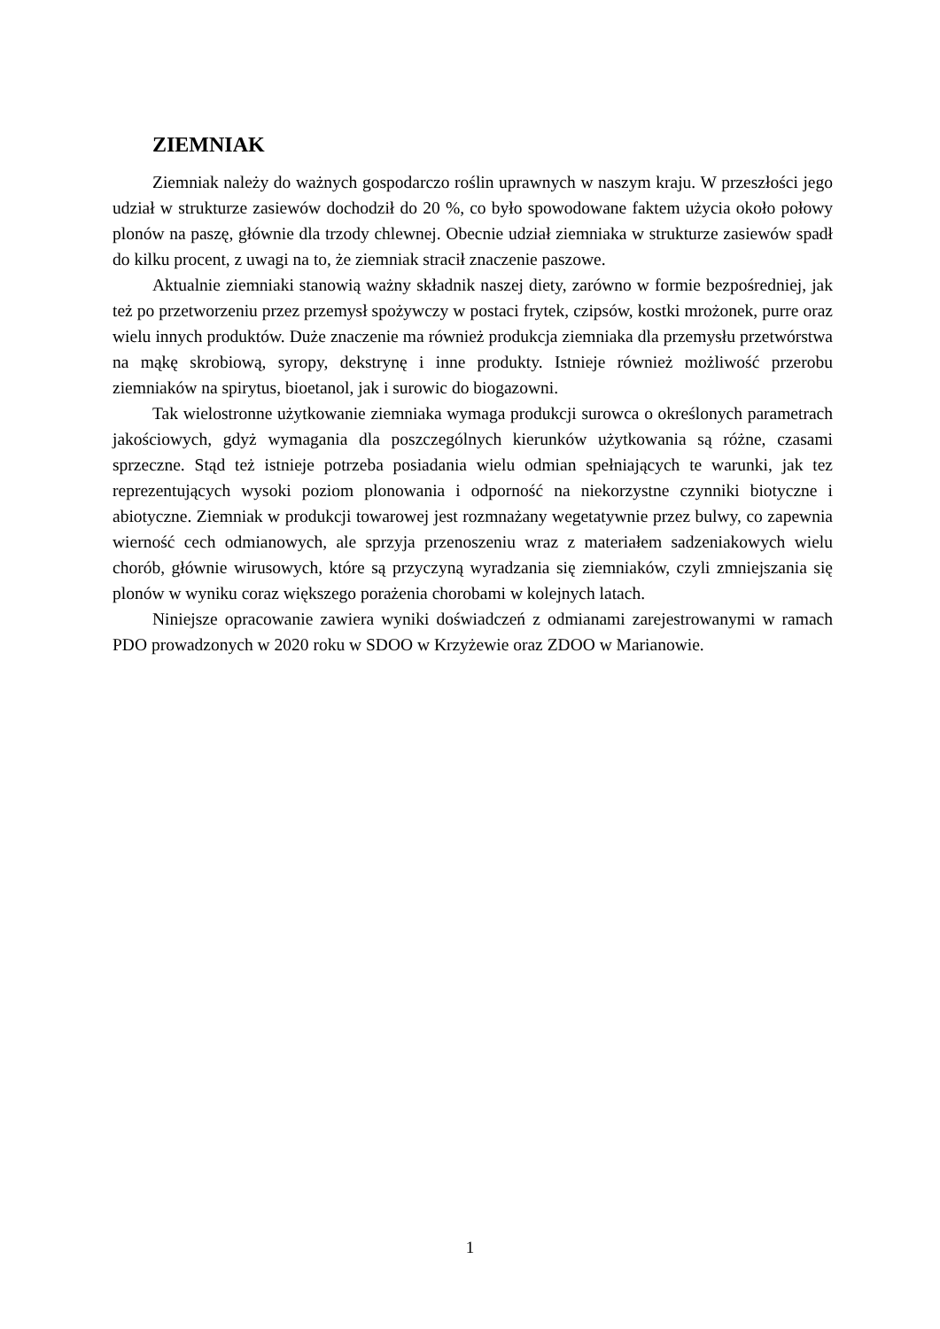ZIEMNIAK
Ziemniak należy do ważnych gospodarczo roślin uprawnych w naszym kraju. W przeszłości jego udział w strukturze zasiewów dochodził do 20 %, co było spowodowane faktem użycia około połowy plonów na paszę, głównie dla trzody chlewnej. Obecnie udział ziemniaka w strukturze zasiewów spadł do kilku procent, z uwagi na to, że ziemniak stracił znaczenie paszowe.
Aktualnie ziemniaki stanowią ważny składnik naszej diety, zarówno w formie bezpośredniej, jak też po przetworzeniu przez przemysł spożywczy w postaci frytek, czipsów, kostki mrożonek, purre oraz wielu innych produktów. Duże znaczenie ma również produkcja ziemniaka dla przemysłu przetwórstwa na mąkę skrobiową, syropy, dekstrynę i inne produkty. Istnieje również możliwość przerobu ziemniaków na spirytus, bioetanol, jak i surowic do biogazowni.
Tak wielostronne użytkowanie ziemniaka wymaga produkcji surowca o określonych parametrach jakościowych, gdyż wymagania dla poszczególnych kierunków użytkowania są różne, czasami sprzeczne. Stąd też istnieje potrzeba posiadania wielu odmian spełniających te warunki, jak tez reprezentujących wysoki poziom plonowania i odporność na niekorzystne czynniki biotyczne i abiotyczne. Ziemniak w produkcji towarowej jest rozmnażany wegetatywnie przez bulwy, co zapewnia wierność cech odmianowych, ale sprzyja przenoszeniu wraz z materiałem sadzeniakowych wielu chorób, głównie wirusowych, które są przyczyną wyradzania się ziemniaków, czyli zmniejszania się plonów w wyniku coraz większego porażenia chorobami w kolejnych latach.
Niniejsze opracowanie zawiera wyniki doświadczeń z odmianami zarejestrowanymi w ramach PDO prowadzonych w 2020 roku w SDOO w Krzyżewie oraz ZDOO w Marianowie.
1